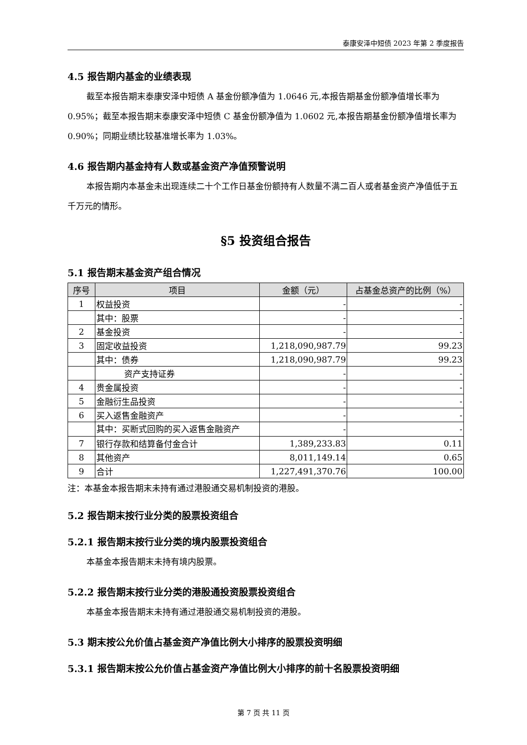泰康安泽中短债 2023 年第 2 季度报告
4.5 报告期内基金的业绩表现
截至本报告期末泰康安泽中短债 A 基金份额净值为 1.0646 元,本报告期基金份额净值增长率为 0.95%；截至本报告期末泰康安泽中短债 C 基金份额净值为 1.0602 元,本报告期基金份额净值增长率为 0.90%；同期业绩比较基准增长率为 1.03%。
4.6 报告期内基金持有人数或基金资产净值预警说明
本报告期内本基金未出现连续二十个工作日基金份额持有人数量不满二百人或者基金资产净值低于五千万元的情形。
§5 投资组合报告
5.1 报告期末基金资产组合情况
| 序号 | 项目 | 金额（元） | 占基金总资产的比例（%） |
| --- | --- | --- | --- |
| 1 | 权益投资 | - | - |
| | 其中：股票 | - | - |
| 2 | 基金投资 | - | - |
| 3 | 固定收益投资 | 1,218,090,987.79 | 99.23 |
| | 其中：债券 | 1,218,090,987.79 | 99.23 |
| | 资产支持证券 | - | - |
| 4 | 贵金属投资 | - | - |
| 5 | 金融衍生品投资 | - | - |
| 6 | 买入返售金融资产 | - | - |
| | 其中：买断式回购的买入返售金融资产 | - | - |
| 7 | 银行存款和结算备付金合计 | 1,389,233.83 | 0.11 |
| 8 | 其他资产 | 8,011,149.14 | 0.65 |
| 9 | 合计 | 1,227,491,370.76 | 100.00 |
注：本基金本报告期末未持有通过港股通交易机制投资的港股。
5.2 报告期末按行业分类的股票投资组合
5.2.1 报告期末按行业分类的境内股票投资组合
本基金本报告期末未持有境内股票。
5.2.2 报告期末按行业分类的港股通投资股票投资组合
本基金本报告期末未持有通过港股通交易机制投资的港股。
5.3 期末按公允价值占基金资产净值比例大小排序的股票投资明细
5.3.1 报告期末按公允价值占基金资产净值比例大小排序的前十名股票投资明细
第 7 页 共 11 页